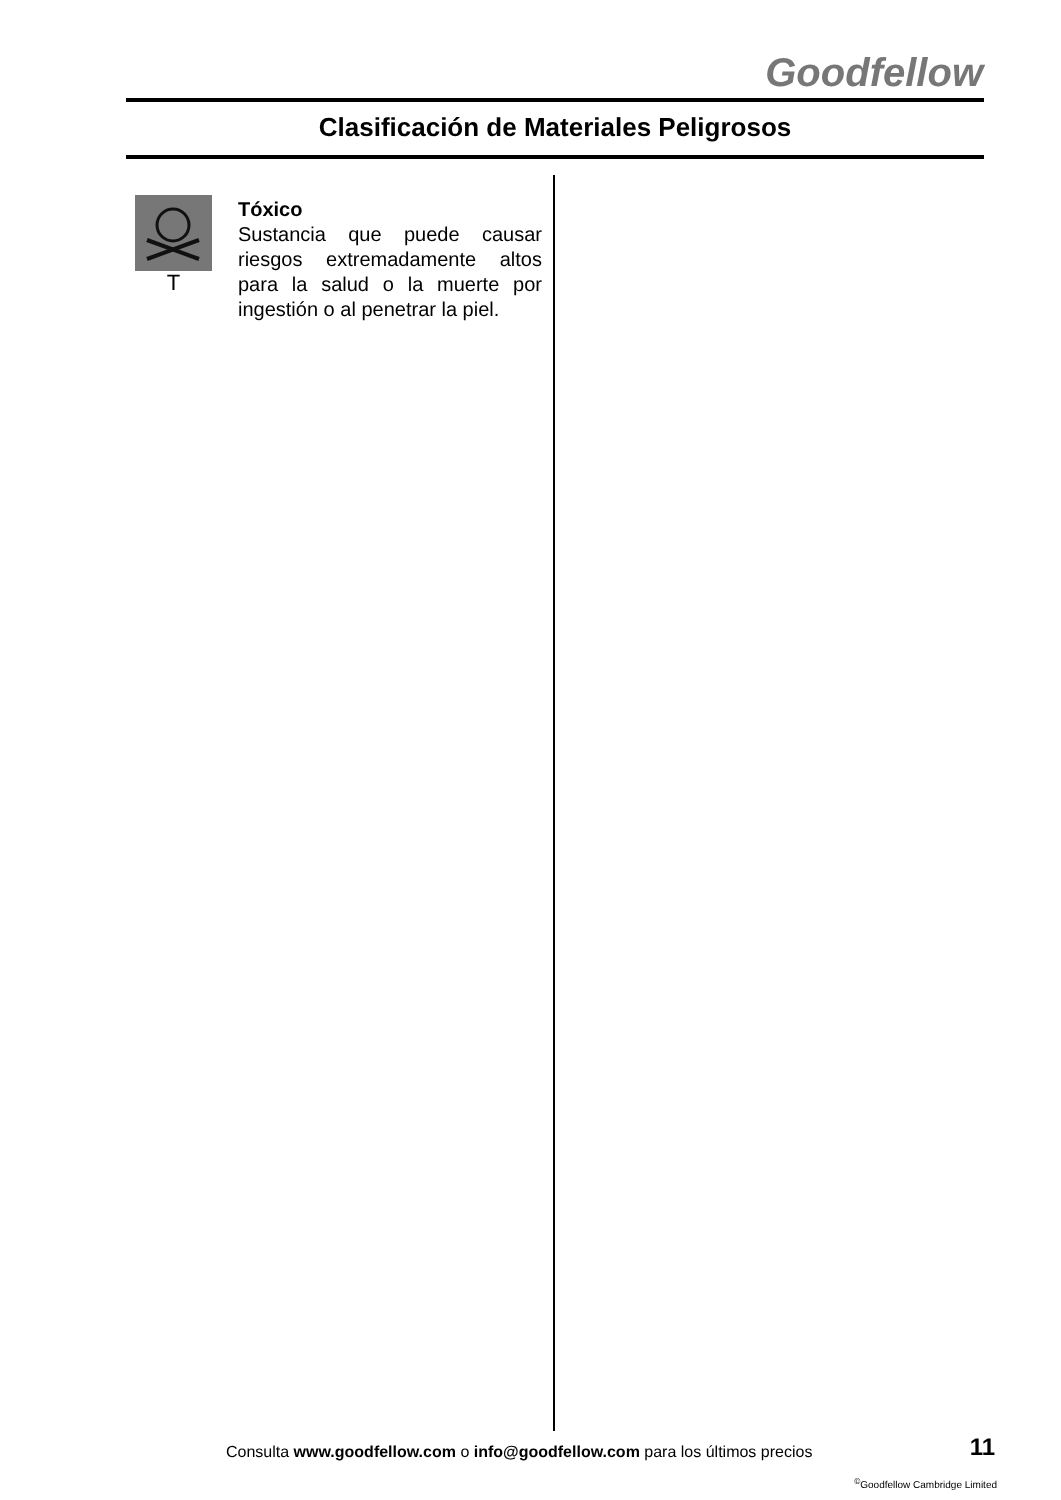Goodfellow
Clasificación de Materiales Peligrosos
T
Tóxico
Sustancia que puede causar riesgos extremadamente altos para la salud o la muerte por ingestión o al penetrar la piel.
Consulta www.goodfellow.com o info@goodfellow.com para los últimos precios
11
<sup>©</sup>Goodfellow Cambridge Limited